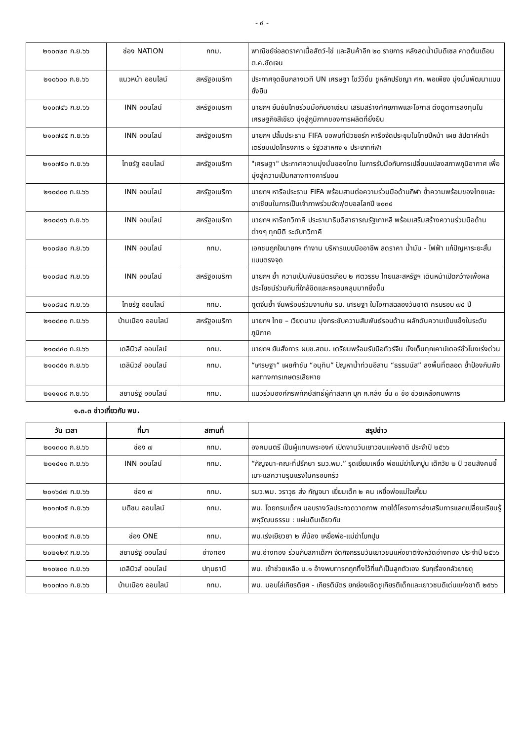- ๔ -
| ๒๑๐๓๒๓ ก.ย.๖๖ | ช่อง NATION | กทม. | พาณิชย์จ่อลดราคาเนื้อสัตว์-ไข่ และสินค้าอีก ๒๐ รายการ หลังลดน้ำมันดีเซล คาดต้นเดือน ต.ค.ชัดเจน |
| ๒๑๐๖๐๐ ก.ย.๖๖ | แนวหน้า ออนไลน์ | สหรัฐอเมริกา | ประกาศจุดยืนกลางเวที UN เศรษฐา โชว์วิชั่น ชูหลักปรัชญา ศก. พอเพียง มุ่งมั่นพัฒนาแบบยั่งยืน |
| ๒๑๐๗๔๖ ก.ย.๖๖ | INN ออนไลน์ | สหรัฐอเมริกา | นายกฯ ยืนยันไทยร่วมมือกับอาเซียน เสริมสร้างศักยภาพและโอกาส ดึงดูดการลงทุนในเศรษฐกิจสีเขียว มุ่งสู่ภูมิภาคของการผลิตที่ยั่งยืน |
| ๒๑๐๗๔๕ ก.ย.๖๖ | INN ออนไลน์ | สหรัฐอเมริกา | นายกฯ ปลื้มประธาน FIFA ขอพบที่นิวยอร์ก หารือจัดประชุมในไทยปีหน้า เผย สัปดาห์หน้าเตรียมเปิดโครงการ ๑ รัฐวิสาหกิจ ๑ ประเภทกีฬา |
| ๒๑๐๗๕๐ ก.ย.๖๖ | ไทยรัฐ ออนไลน์ | สหรัฐอเมริกา | "เศรษฐา" ประกาศความมุ่งมั่นของไทย ในการรับมือกับการเปลี่ยนแปลงสภาพภูมิอากาศ เพื่อมุ่งสู่ความเป็นกลางทางคาร์บอน |
| ๒๑๐๘๐๐ ก.ย.๖๖ | INN ออนไลน์ | สหรัฐอเมริกา | นายกฯ หารือประธาน FIFA พร้อมสานต่อความร่วมมือด้านกีฬา ย้ำความพร้อมของไทยและอาเซียนในการเป็นเจ้าภาพร่วมจัดฟุตบอลโลกปี ๒๐๓๔ |
| ๒๑๐๘๑๖ ก.ย.๖๖ | INN ออนไลน์ | สหรัฐอเมริกา | นายกฯ หารือทวิภาคี ประธานาธิบดีสาธารณรัฐเกาหลี พร้อมเสริมสร้างความร่วมมือด้านต่างๆ ทุกมิติ ระดับทวิภาคี |
| ๒๑๐๘๒๐ ก.ย.๖๖ | INN ออนไลน์ | กทม. | เอกชนถูกใจนายกฯ ทำงาน บริหารแบบมืออาชีพ ลดราคา น้ำมัน - ไฟฟ้า แก้ปัญหาระยะสั้นแบบตรงจุด |
| ๒๑๐๘๒๔ ก.ย.๖๖ | INN ออนไลน์ | สหรัฐอเมริกา | นายกฯ ย้ำ ความเป็นพันธมิตรเกือบ ๒ ศตวรรษ ไทยและสหรัฐฯ เดินหน้าเปิดกว้างเพื่อผลประโยชน์ร่วมกันที่ใกล้ชิดและครอบคลุมมากยิ่งขึ้น |
| ๒๑๐๘๒๔ ก.ย.๖๖ | ไทยรัฐ ออนไลน์ | กทม. | ทูตจีนย้ำ จีนพร้อมร่วมงานกับ รบ. เศรษฐา ในโอกาสฉลองวันชาติ ครบรอบ ๗๔ ปี |
| ๒๑๐๘๓๐ ก.ย.๖๖ | บ้านเมือง ออนไลน์ | สหรัฐอเมริกา | นายกฯ ไทย – เวียดนาม มุ่งกระชับความสัมพันธ์รอบด้าน ผลักดันความเข้มแข็งในระดับภูมิภาค |
| ๒๑๐๘๔๐ ก.ย.๖๖ | เดลินิวส์ ออนไลน์ | กทม. | นายกฯ ยันสั่งการ ผบช.สตม. เตรียมพร้อมรับมือทัวร์จีน นั่งเต็มทุกเคาน์เตอร์ชั่วโมงเร่งด่วน |
| ๒๑๐๘๕๑ ก.ย.๖๖ | เดลินิวส์ ออนไลน์ | กทม. | “เศรษฐา” เผยกำชับ “อนุทิน” ปัญหาน้ำท่วมอีสาน “ธรรมนัส” ลงพื้นที่ตลอด ย้ำป้องกันพืชผลทางการเกษตรเสียหาย |
| ๒๑๑๑๐๙ ก.ย.๖๖ | สยามรัฐ ออนไลน์ | กทม. | แนวร่วมองค์กรพิทักษ์สิทธิ์ผู้ค้าสลาก บุก ก.คลัง ยื่น ๓ ข้อ ช่วยเหลือคนพิการ |
๑.๓.๓ ข่าวเกี่ยวกับ พม.
| วัน เวลา | ที่มา | สถานที่ | สรุปข่าว |
| --- | --- | --- | --- |
| ๒๐๑๓๐๐ ก.ย.๖๖ | ช่อง ๗ | กทม. | องคมนตรี เป็นผู้แทนพระองค์ เปิดงานวันเยาวชนแห่งชาติ ประจำปี ๒๕๖๖ |
| ๒๐๑๔๑๐ ก.ย.๖๖ | INN ออนไลน์ | กทม. | “กัญจนา-คณะที่ปรึกษา รมว.พม.” รุดเยี่ยมเหยื่อ พ่อแม่ฆ่าโบกปูน เด็กวัย ๒ ปี วอนสังคมชี้เบาะแสความรุนแรงในครอบครัว |
| ๒๐๑๖๔๗ ก.ย.๖๖ | ช่อง ๗ | กทม. | รมว.พม. วราวุธ ส่ง กัญจนา เยี่ยมเด็ก ๒ คน เหยื่อพ่อแม่ใจเหี้ยม |
| ๒๐๑๗๐๕ ก.ย.๖๖ | มติชน ออนไลน์ | กทม. | พม. โดยกรมเด็กฯ มอบรางวัลประกวดวาดภาพ ภายใต้โครงการส่งเสริมการแลกเปลี่ยนเรียนรู้พหุวัฒนธรรม : แผ่นดินเดียวกัน |
| ๒๐๑๗๓๕ ก.ย.๖๖ | ช่อง ONE | กทม. | พม.เร่งเยียวยา ๒ พี่น้อง เหยื่อพ่อ-แม่ฆ่าโบกปูน |
| ๒๐๒๑๒๙ ก.ย.๖๖ | สยามรัฐ ออนไลน์ | อ่างทอง | พม.อ่างทอง ร่วมกับสภาเด็กฯ จัดกิจกรรมวันเยาวชนแห่งชาติจังหวัดอ่างทอง ประจำปี ๒๕๖๖ |
| ๒๑๐๒๐๐ ก.ย.๖๖ | เดลินิวส์ ออนไลน์ | ปทุมธานี | พม. เข้าช่วยเหลือ ม.๑ อ้างพบทารกถูกทิ้งไว้ที่แท้เป็นลูกตัวเอง รับกุเรื่องกลัวยายดุ |
| ๒๑๐๗๓๑ ก.ย.๖๖ | บ้านเมือง ออนไลน์ | กทม. | พม. มอบโล่เกียรติยศ - เกียรติบัตร ยกย่องเชิดชูเกียรติเด็กและเยาวชนดีเด่นแห่งชาติ ๒๕๖๖ |